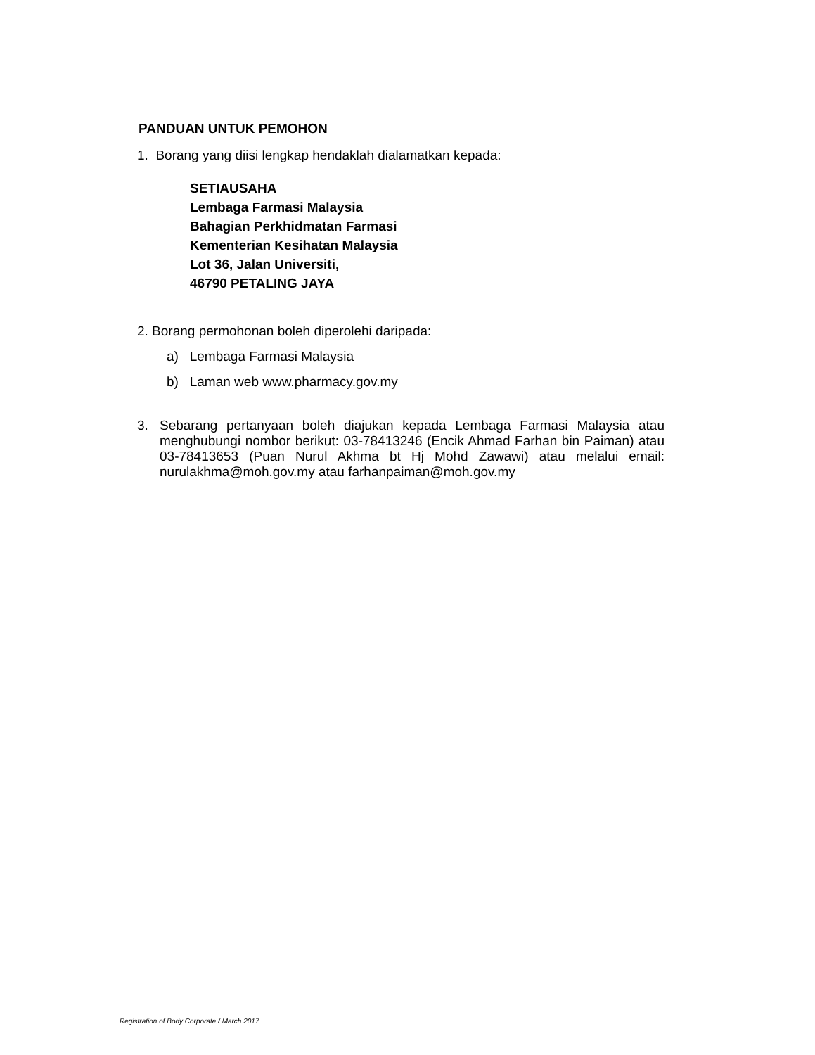PANDUAN UNTUK PEMOHON
1. Borang yang diisi lengkap hendaklah dialamatkan kepada:
SETIAUSAHA
Lembaga Farmasi Malaysia
Bahagian Perkhidmatan Farmasi
Kementerian Kesihatan Malaysia
Lot 36, Jalan Universiti,
46790 PETALING JAYA
2. Borang permohonan boleh diperolehi daripada:
a) Lembaga Farmasi Malaysia
b) Laman web www.pharmacy.gov.my
3. Sebarang pertanyaan boleh diajukan kepada Lembaga Farmasi Malaysia atau menghubungi nombor berikut: 03-78413246 (Encik Ahmad Farhan bin Paiman) atau 03-78413653 (Puan Nurul Akhma bt Hj Mohd Zawawi) atau melalui email: nurulakhma@moh.gov.my atau farhanpaiman@moh.gov.my
Registration of Body Corporate / March 2017